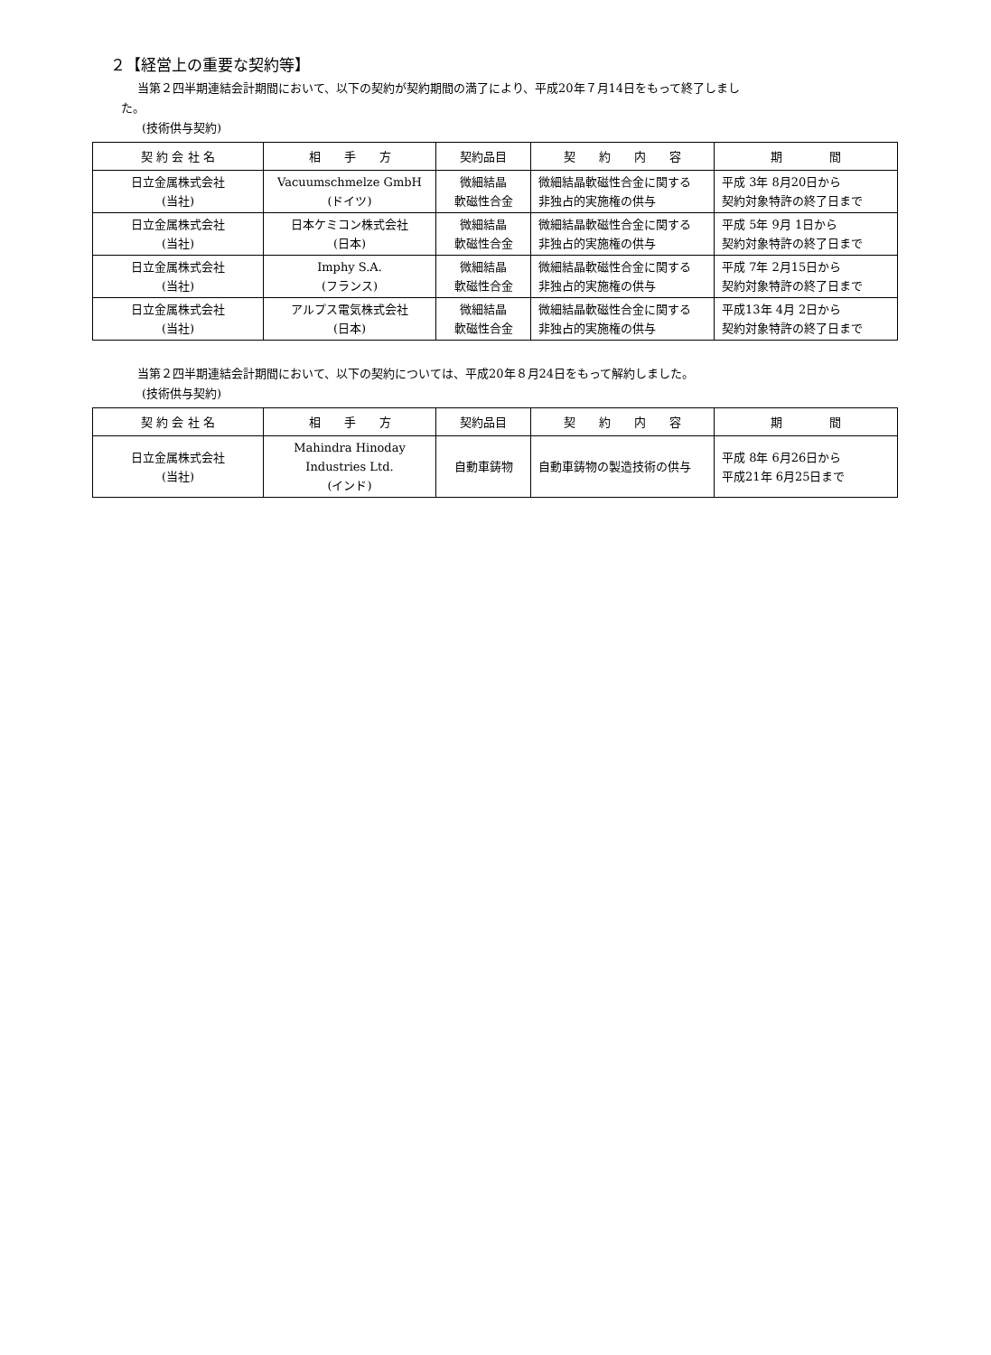２【経営上の重要な契約等】
当第２四半期連結会計期間において、以下の契約が契約期間の満了により、平成20年７月14日をもって終了しまし
た。
(技術供与契約)
| 契 約 会 社 名 | 相 手 方 | 契約品目 | 契 約 内 容 | 期 間 |
| --- | --- | --- | --- | --- |
| 日立金属株式会社 (当社) | Vacuumschmelze GmbH (ドイツ) | 微細結晶 軟磁性合金 | 微細結晶軟磁性合金に関する 非独占的実施権の供与 | 平成 3年 8月20日から 契約対象特許の終了日まで |
| 日立金属株式会社 (当社) | 日本ケミコン株式会社 (日本) | 微細結晶 軟磁性合金 | 微細結晶軟磁性合金に関する 非独占的実施権の供与 | 平成 5年 9月 1日から 契約対象特許の終了日まで |
| 日立金属株式会社 (当社) | Imphy S.A. (フランス) | 微細結晶 軟磁性合金 | 微細結晶軟磁性合金に関する 非独占的実施権の供与 | 平成 7年 2月15日から 契約対象特許の終了日まで |
| 日立金属株式会社 (当社) | アルプス電気株式会社 (日本) | 微細結晶 軟磁性合金 | 微細結晶軟磁性合金に関する 非独占的実施権の供与 | 平成13年 4月 2日から 契約対象特許の終了日まで |
当第２四半期連結会計期間において、以下の契約については、平成20年８月24日をもって解約しました。
(技術供与契約)
| 契 約 会 社 名 | 相 手 方 | 契約品目 | 契 約 内 容 | 期 間 |
| --- | --- | --- | --- | --- |
| 日立金属株式会社 (当社) | Mahindra Hinoday Industries Ltd. (インド) | 自動車鋳物 | 自動車鋳物の製造技術の供与 | 平成 8年 6月26日から 平成21年 6月25日まで |